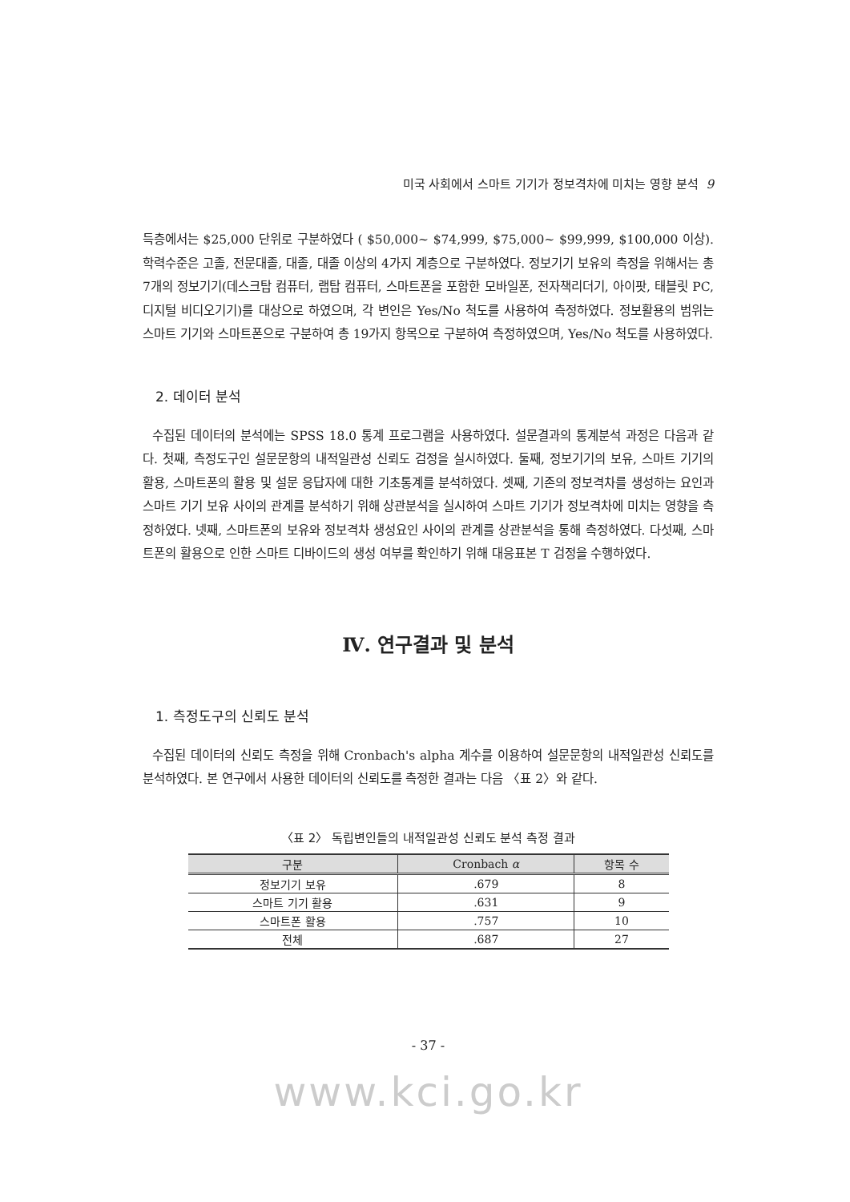미국 사회에서 스마트 기기가 정보격차에 미치는 영향 분석 9
득층에서는 $25,000 단위로 구분하였다 ( $50,000~ $74,999, $75,000~ $99,999, $100,000 이상). 학력수준은 고졸, 전문대졸, 대졸, 대졸 이상의 4가지 계층으로 구분하였다. 정보기기 보유의 측정을 위해서는 총 7개의 정보기기(데스크탑 컴퓨터, 랩탑 컴퓨터, 스마트폰을 포함한 모바일폰, 전자책리더기, 아이팟, 태블릿 PC, 디지털 비디오기기)를 대상으로 하였으며, 각 변인은 Yes/No 척도를 사용하여 측정하였다. 정보활용의 범위는 스마트 기기와 스마트폰으로 구분하여 총 19가지 항목으로 구분하여 측정하였으며, Yes/No 척도를 사용하였다.
2. 데이터 분석
수집된 데이터의 분석에는 SPSS 18.0 통계 프로그램을 사용하였다. 설문결과의 통계분석 과정은 다음과 같다. 첫째, 측정도구인 설문문항의 내적일관성 신뢰도 검정을 실시하였다. 둘째, 정보기기의 보유, 스마트 기기의 활용, 스마트폰의 활용 및 설문 응답자에 대한 기초통계를 분석하였다. 셋째, 기존의 정보격차를 생성하는 요인과 스마트 기기 보유 사이의 관계를 분석하기 위해 상관분석을 실시하여 스마트 기기가 정보격차에 미치는 영향을 측정하였다. 넷째, 스마트폰의 보유와 정보격차 생성요인 사이의 관계를 상관분석을 통해 측정하였다. 다섯째, 스마트폰의 활용으로 인한 스마트 디바이드의 생성 여부를 확인하기 위해 대응표본 T 검정을 수행하였다.
Ⅳ. 연구결과 및 분석
1. 측정도구의 신뢰도 분석
수집된 데이터의 신뢰도 측정을 위해 Cronbach's alpha 계수를 이용하여 설문문항의 내적일관성 신뢰도를 분석하였다. 본 연구에서 사용한 데이터의 신뢰도를 측정한 결과는 다음 〈표 2〉와 같다.
〈표 2〉 독립변인들의 내적일관성 신뢰도 분석 측정 결과
| 구분 | Cronbach α | 항목 수 |
| --- | --- | --- |
| 정보기기 보유 | .679 | 8 |
| 스마트 기기 활용 | .631 | 9 |
| 스마트폰 활용 | .757 | 10 |
| 전체 | .687 | 27 |
- 37 -
www.kci.go.kr